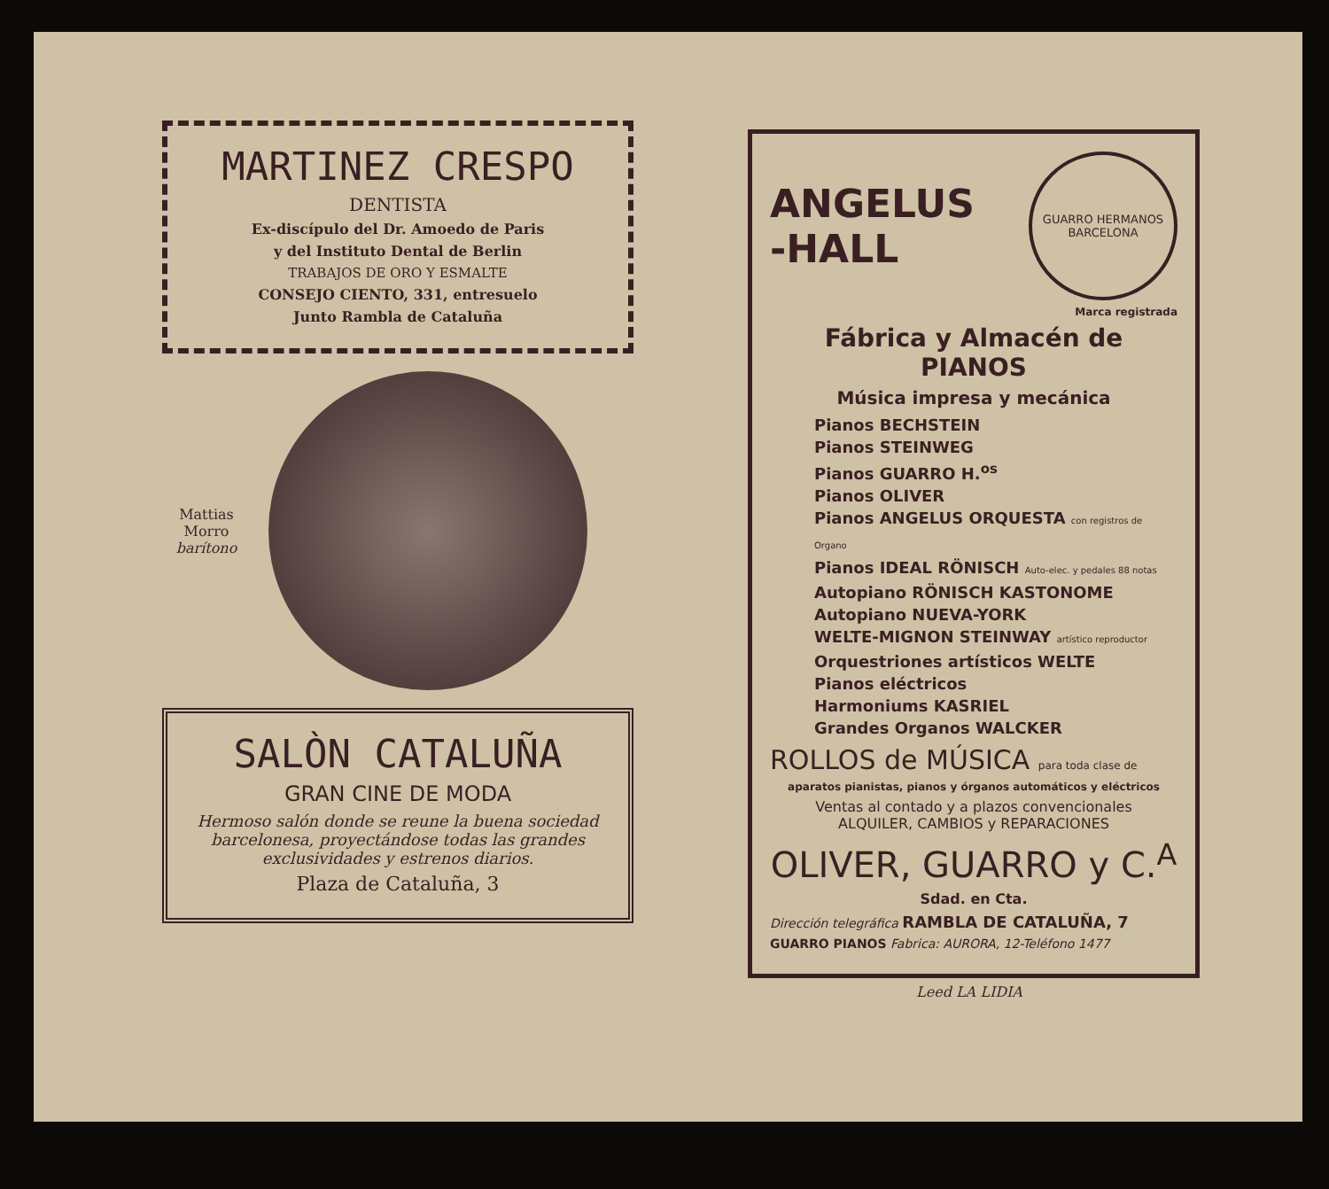MARTINEZ CRESPO
DENTISTA
Ex-discípulo del Dr. Amoedo de Paris
y del Instituto Dental de Berlin
TRABAJOS DE ORO Y ESMALTE
CONSEJO CIENTO, 331, entresuelo
Junto Rambla de Cataluña
Mattias
Morro
barítono
SALÒN CATALUÑA
GRAN CINE DE MODA
Hermoso salón donde se reune la buena sociedad barcelonesa, proyectándose todas las grandes exclusividades y estrenos diarios.
Plaza de Cataluña, 3
ANGELUS
-HALL
GUARRO HERMANOS
BARCELONA
Marca registrada
Fábrica y Almacén de PIANOS
Música impresa y mecánica
Pianos BECHSTEIN
Pianos STEINWEG
Pianos GUARRO H.<sup>os</sup>
Pianos OLIVER
Pianos ANGELUS ORQUESTA con registros de Organo
Pianos IDEAL RÖNISCH Auto-elec. y pedales 88 notas
Autopiano RÖNISCH KASTONOME
Autopiano NUEVA-YORK
WELTE-MIGNON STEINWAY artístico reproductor
Orquestriones artísticos WELTE
Pianos eléctricos
Harmoniums KASRIEL
Grandes Organos WALCKER
ROLLOS de MÚSICA para toda clase de
aparatos pianistas, pianos y órganos automáticos y eléctricos
Ventas al contado y a plazos convencionales
ALQUILER, CAMBIOS y REPARACIONES
OLIVER, GUARRO y C.<sup>A</sup>
Sdad. en Cta.
Dirección telegráfica RAMBLA DE CATALUÑA, 7
GUARRO PIANOS Fabrica: AURORA, 12-Teléfono 1477
Leed LA LIDIA